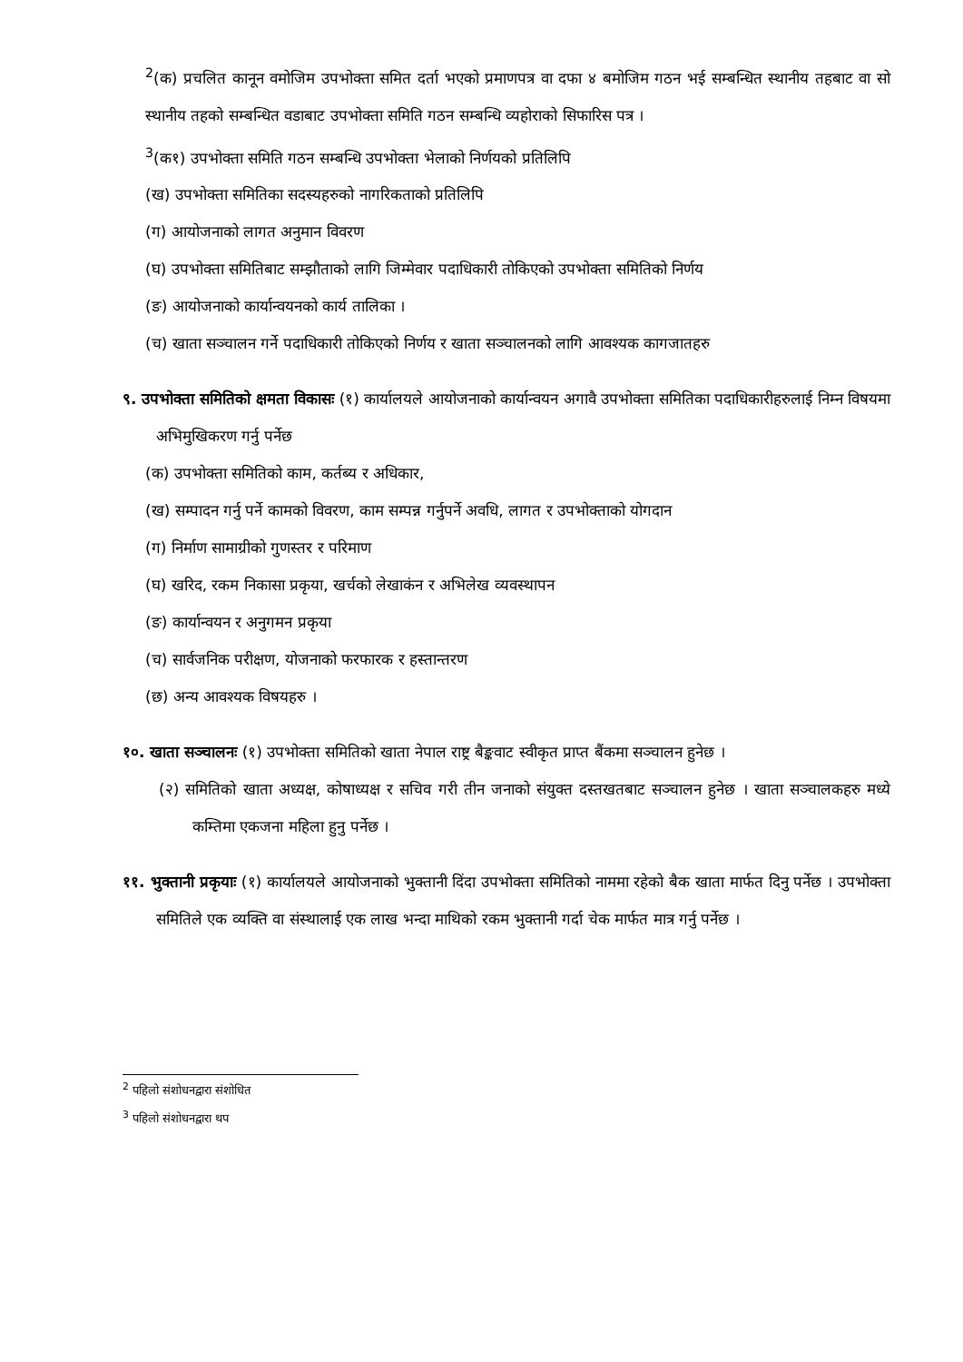<sup>2</sup> (क) प्रचलित कानून वमोजिम उपभोक्ता समित दर्ता भएको प्रमाणपत्र वा दफा ४ बमोजिम गठन भई सम्बन्धित स्थानीय तहबाट वा सो स्थानीय तहको सम्बन्धित वडाबाट उपभोक्ता समिति गठन सम्बन्धि व्यहोराको सिफारिस पत्र ।
<sup>3</sup> (क१) उपभोक्ता समिति गठन सम्बन्धि उपभोक्ता भेलाको निर्णयको प्रतिलिपि
(ख) उपभोक्ता समितिका सदस्यहरुको नागरिकताको प्रतिलिपि
(ग) आयोजनाको लागत अनुमान विवरण
(घ) उपभोक्ता समितिबाट सम्झौताको लागि जिम्मेवार पदाधिकारी तोकिएको उपभोक्ता समितिको निर्णय
(ङ) आयोजनाको कार्यान्वयनको कार्य तालिका ।
(च) खाता सञ्चालन गर्ने पदाधिकारी तोकिएको निर्णय र खाता सञ्चालनको लागि आवश्यक कागजातहरु
९. उपभोक्ता समितिको क्षमता विकासः (१) कार्यालयले आयोजनाको कार्यान्वयन अगावै उपभोक्ता समितिका पदाधिकारीहरुलाई निम्न विषयमा अभिमुखिकरण गर्नु पर्नेछ
(क) उपभोक्ता समितिको काम, कर्तब्य र अधिकार,
(ख) सम्पादन गर्नु पर्ने कामको विवरण, काम सम्पन्न गर्नुपर्ने अवधि, लागत र उपभोक्ताको योगदान
(ग) निर्माण सामाग्रीको गुणस्तर र परिमाण
(घ) खरिद, रकम निकासा प्रकृया, खर्चको लेखाकंन र अभिलेख व्यवस्थापन
(ङ) कार्यान्वयन र अनुगमन प्रकृया
(च) सार्वजनिक परीक्षण, योजनाको फरफारक र हस्तान्तरण
(छ) अन्य आवश्यक विषयहरु ।
१०. खाता सञ्चालनः (१) उपभोक्ता समितिको खाता नेपाल राष्ट्र बैङ्कवाट स्वीकृत प्राप्त बैंकमा सञ्चालन हुनेछ ।
(२) समितिको खाता अध्यक्ष, कोषाध्यक्ष र सचिव गरी तीन जनाको संयुक्त दस्तखतबाट सञ्चालन हुनेछ । खाता सञ्चालकहरु मध्ये कम्तिमा एकजना महिला हुनु पर्नेछ ।
११. भुक्तानी प्रकृयाः (१) कार्यालयले आयोजनाको भुक्तानी दिंदा उपभोक्ता समितिको नाममा रहेको बैक खाता मार्फत दिनु पर्नेछ । उपभोक्ता समितिले एक व्यक्ति वा संस्थालाई एक लाख भन्दा माथिको रकम भुक्तानी गर्दा चेक मार्फत मात्र गर्नु पर्नेछ ।
<sup>2</sup> पहिलो संशोधनद्वारा संशोधित
<sup>3</sup> पहिलो संशोधनद्वारा थप